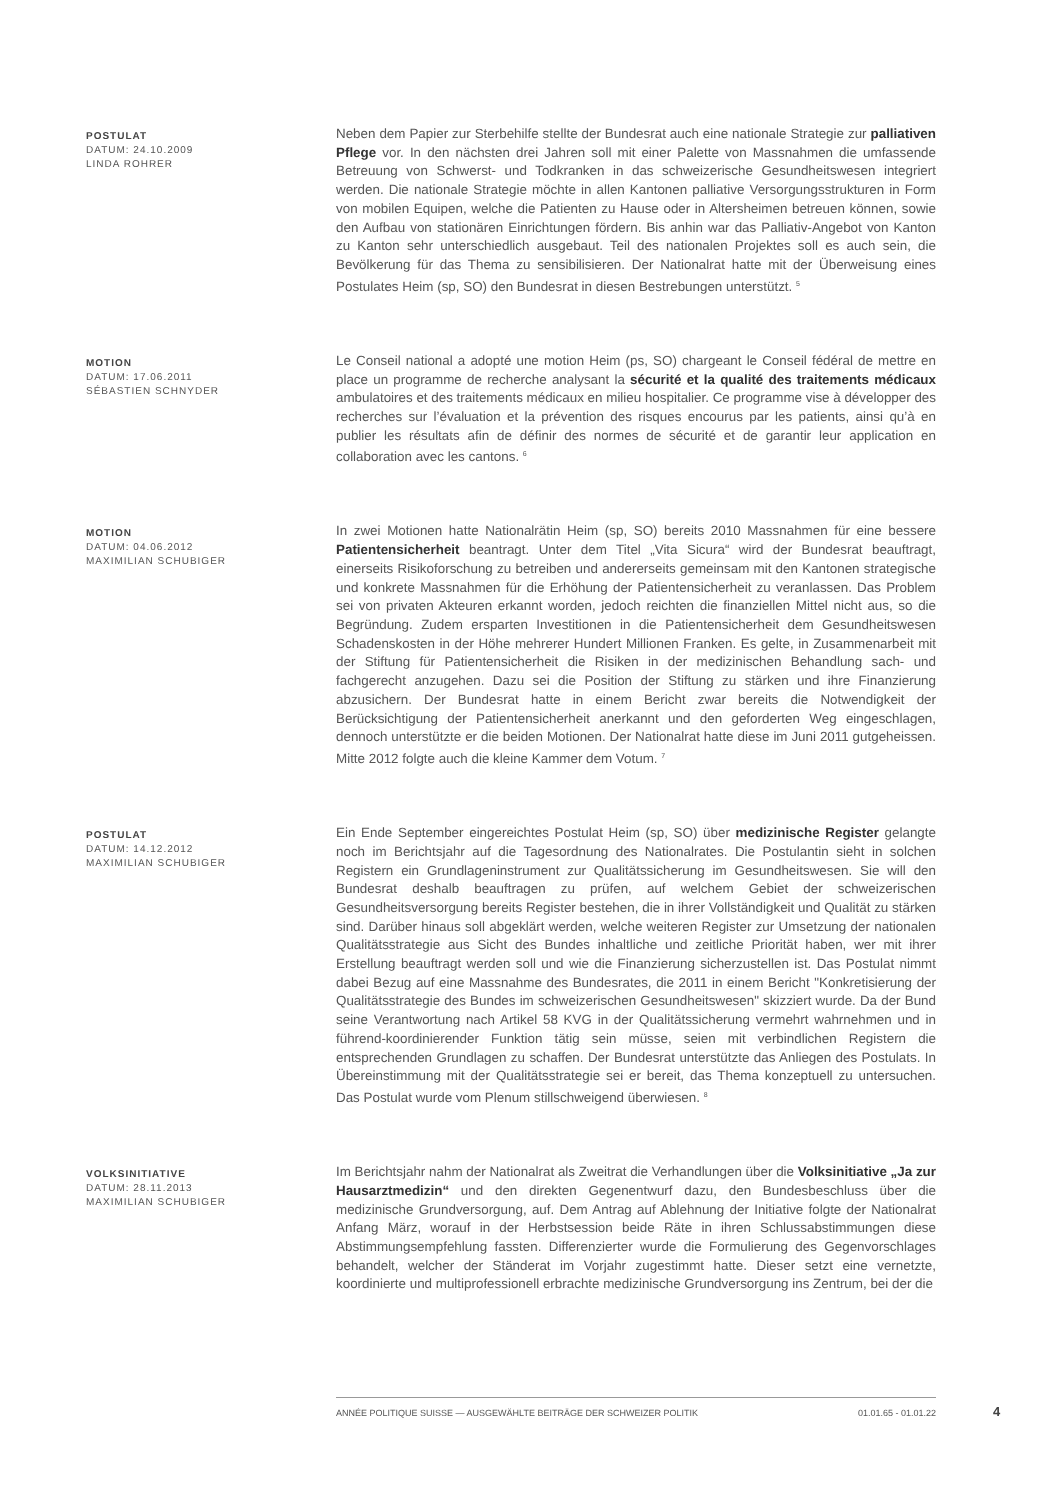POSTULAT
DATUM: 24.10.2009
LINDA ROHRER
Neben dem Papier zur Sterbehilfe stellte der Bundesrat auch eine nationale Strategie zur palliativen Pflege vor. In den nächsten drei Jahren soll mit einer Palette von Massnahmen die umfassende Betreuung von Schwerst- und Todkranken in das schweizerische Gesundheitswesen integriert werden. Die nationale Strategie möchte in allen Kantonen palliative Versorgungsstrukturen in Form von mobilen Equipen, welche die Patienten zu Hause oder in Altersheimen betreuen können, sowie den Aufbau von stationären Einrichtungen fördern. Bis anhin war das Palliativ-Angebot von Kanton zu Kanton sehr unterschiedlich ausgebaut. Teil des nationalen Projektes soll es auch sein, die Bevölkerung für das Thema zu sensibilisieren. Der Nationalrat hatte mit der Überweisung eines Postulates Heim (sp, SO) den Bundesrat in diesen Bestrebungen unterstützt. <sup>5</sup>
MOTION
DATUM: 17.06.2011
SÉBASTIEN SCHNYDER
Le Conseil national a adopté une motion Heim (ps, SO) chargeant le Conseil fédéral de mettre en place un programme de recherche analysant la sécurité et la qualité des traitements médicaux ambulatoires et des traitements médicaux en milieu hospitalier. Ce programme vise à développer des recherches sur l’évaluation et la prévention des risques encourus par les patients, ainsi qu’à en publier les résultats afin de définir des normes de sécurité et de garantir leur application en collaboration avec les cantons. <sup>6</sup>
MOTION
DATUM: 04.06.2012
MAXIMILIAN SCHUBIGER
In zwei Motionen hatte Nationalrätin Heim (sp, SO) bereits 2010 Massnahmen für eine bessere Patientensicherheit beantragt. Unter dem Titel „Vita Sicura“ wird der Bundesrat beauftragt, einerseits Risikoforschung zu betreiben und andererseits gemeinsam mit den Kantonen strategische und konkrete Massnahmen für die Erhöhung der Patientensicherheit zu veranlassen. Das Problem sei von privaten Akteuren erkannt worden, jedoch reichten die finanziellen Mittel nicht aus, so die Begründung. Zudem ersparten Investitionen in die Patientensicherheit dem Gesundheitswesen Schadenskosten in der Höhe mehrerer Hundert Millionen Franken. Es gelte, in Zusammenarbeit mit der Stiftung für Patientensicherheit die Risiken in der medizinischen Behandlung sach- und fachgerecht anzugehen. Dazu sei die Position der Stiftung zu stärken und ihre Finanzierung abzusichern. Der Bundesrat hatte in einem Bericht zwar bereits die Notwendigkeit der Berücksichtigung der Patientensicherheit anerkannt und den geforderten Weg eingeschlagen, dennoch unterstützte er die beiden Motionen. Der Nationalrat hatte diese im Juni 2011 gutgeheissen. Mitte 2012 folgte auch die kleine Kammer dem Votum. <sup>7</sup>
POSTULAT
DATUM: 14.12.2012
MAXIMILIAN SCHUBIGER
Ein Ende September eingereichtes Postulat Heim (sp, SO) über medizinische Register gelangte noch im Berichtsjahr auf die Tagesordnung des Nationalrates. Die Postulantin sieht in solchen Registern ein Grundlageninstrument zur Qualitätssicherung im Gesundheitswesen. Sie will den Bundesrat deshalb beauftragen zu prüfen, auf welchem Gebiet der schweizerischen Gesundheitsversorgung bereits Register bestehen, die in ihrer Vollständigkeit und Qualität zu stärken sind. Darüber hinaus soll abgeklärt werden, welche weiteren Register zur Umsetzung der nationalen Qualitätsstrategie aus Sicht des Bundes inhaltliche und zeitliche Priorität haben, wer mit ihrer Erstellung beauftragt werden soll und wie die Finanzierung sicherzustellen ist. Das Postulat nimmt dabei Bezug auf eine Massnahme des Bundesrates, die 2011 in einem Bericht "Konkretisierung der Qualitätsstrategie des Bundes im schweizerischen Gesundheitswesen" skizziert wurde. Da der Bund seine Verantwortung nach Artikel 58 KVG in der Qualitätssicherung vermehrt wahrnehmen und in führend-koordinierender Funktion tätig sein müsse, seien mit verbindlichen Registern die entsprechenden Grundlagen zu schaffen. Der Bundesrat unterstützte das Anliegen des Postulats. In Übereinstimmung mit der Qualitätsstrategie sei er bereit, das Thema konzeptuell zu untersuchen. Das Postulat wurde vom Plenum stillschweigend überwiesen. <sup>8</sup>
VOLKSINITIATIVE
DATUM: 28.11.2013
MAXIMILIAN SCHUBIGER
Im Berichtsjahr nahm der Nationalrat als Zweitrat die Verhandlungen über die Volksinitiative „Ja zur Hausarztmedizin“ und den direkten Gegenentwurf dazu, den Bundesbeschluss über die medizinische Grundversorgung, auf. Dem Antrag auf Ablehnung der Initiative folgte der Nationalrat Anfang März, worauf in der Herbstsession beide Räte in ihren Schlussabstimmungen diese Abstimmungsempfehlung fassten. Differenzierter wurde die Formulierung des Gegenvorschlages behandelt, welcher der Ständerat im Vorjahr zugestimmt hatte. Dieser setzt eine vernetzte, koordinierte und multiprofessionell erbrachte medizinische Grundversorgung ins Zentrum, bei der die
ANNÉE POLITIQUE SUISSE — AUSGEWÄHLTE BEITRÄGE DER SCHWEIZER POLITIK 01.01.65 - 01.01.22
4